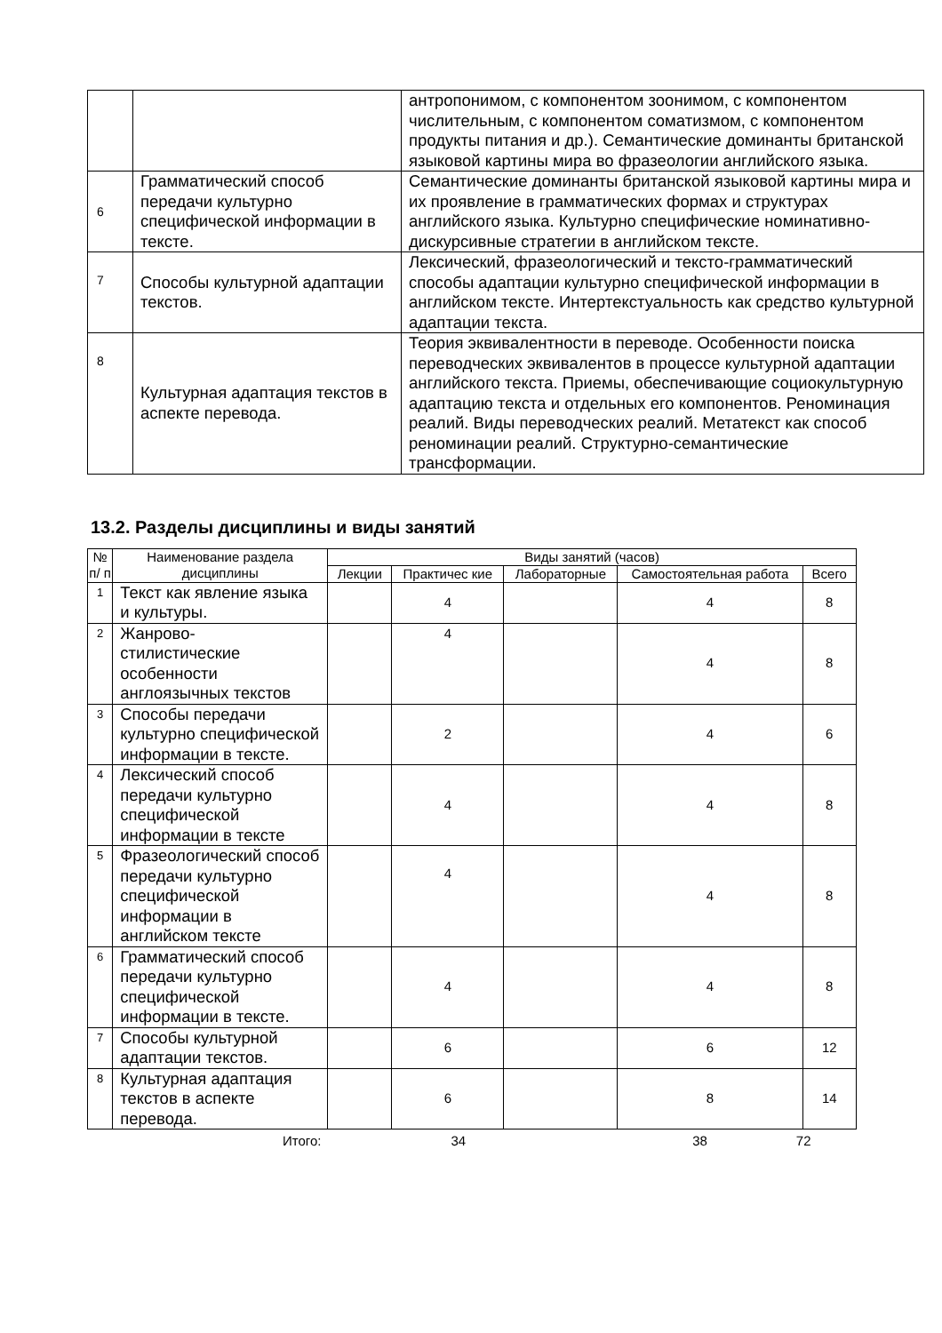| | | антропонимом, с компонентом зоонимом, с компонентом числительным, с компонентом соматизмом, с компонентом продукты питания и др.). Семантические доминанты британской языковой картины мира во фразеологии английского языка. |
| 6 | Грамматический способ передачи культурно специфической информации в тексте. | Семантические доминанты британской языковой картины мира и их проявление в грамматических формах и структурах английского языка. Культурно специфические номинативно-дискурсивные стратегии в английском тексте. |
| 7 | Способы культурной адаптации текстов. | Лексический, фразеологический и тексто-грамматический способы адаптации культурно специфической информации в английском тексте. Интертекстуальность как средство культурной адаптации текста. |
| 8 | Культурная адаптация текстов в аспекте перевода. | Теория эквивалентности в переводе. Особенности поиска переводческих эквивалентов в процессе культурной адаптации английского текста. Приемы, обеспечивающие социокультурную адаптацию текста и отдельных его компонентов. Реноминация реалий. Виды переводческих реалий. Метатекст как способ реноминации реалий. Структурно-семантические трансформации. |
13.2. Разделы дисциплины и виды занятий
| № п/ п | Наименование раздела дисциплины | Виды занятий (часов) | | | | |
| --- | --- | --- | --- | --- | --- | --- |
| | | Лекции | Практичес кие | Лабораторные | Самостоятельная работа | Всего |
| 1 | Текст как явление языка и культуры. | | 4 | | 4 | 8 |
| 2 | Жанрово- стилистические особенности англоязычных текстов | | 4 | | 4 | 8 |
| 3 | Способы передачи культурно специфической информации в тексте. | | 2 | | 4 | 6 |
| 4 | Лексический способ передачи культурно специфической информации в тексте | | 4 | | 4 | 8 |
| 5 | Фразеологический способ передачи культурно специфической информации в английском тексте | | 4 | | 4 | 8 |
| 6 | Грамматический способ передачи культурно специфической информации в тексте. | | 4 | | 4 | 8 |
| 7 | Способы культурной адаптации текстов. | | 6 | | 6 | 12 |
| 8 | Культурная адаптация текстов в аспекте перевода. | | 6 | | 8 | 14 |
Итого: 34 38 72